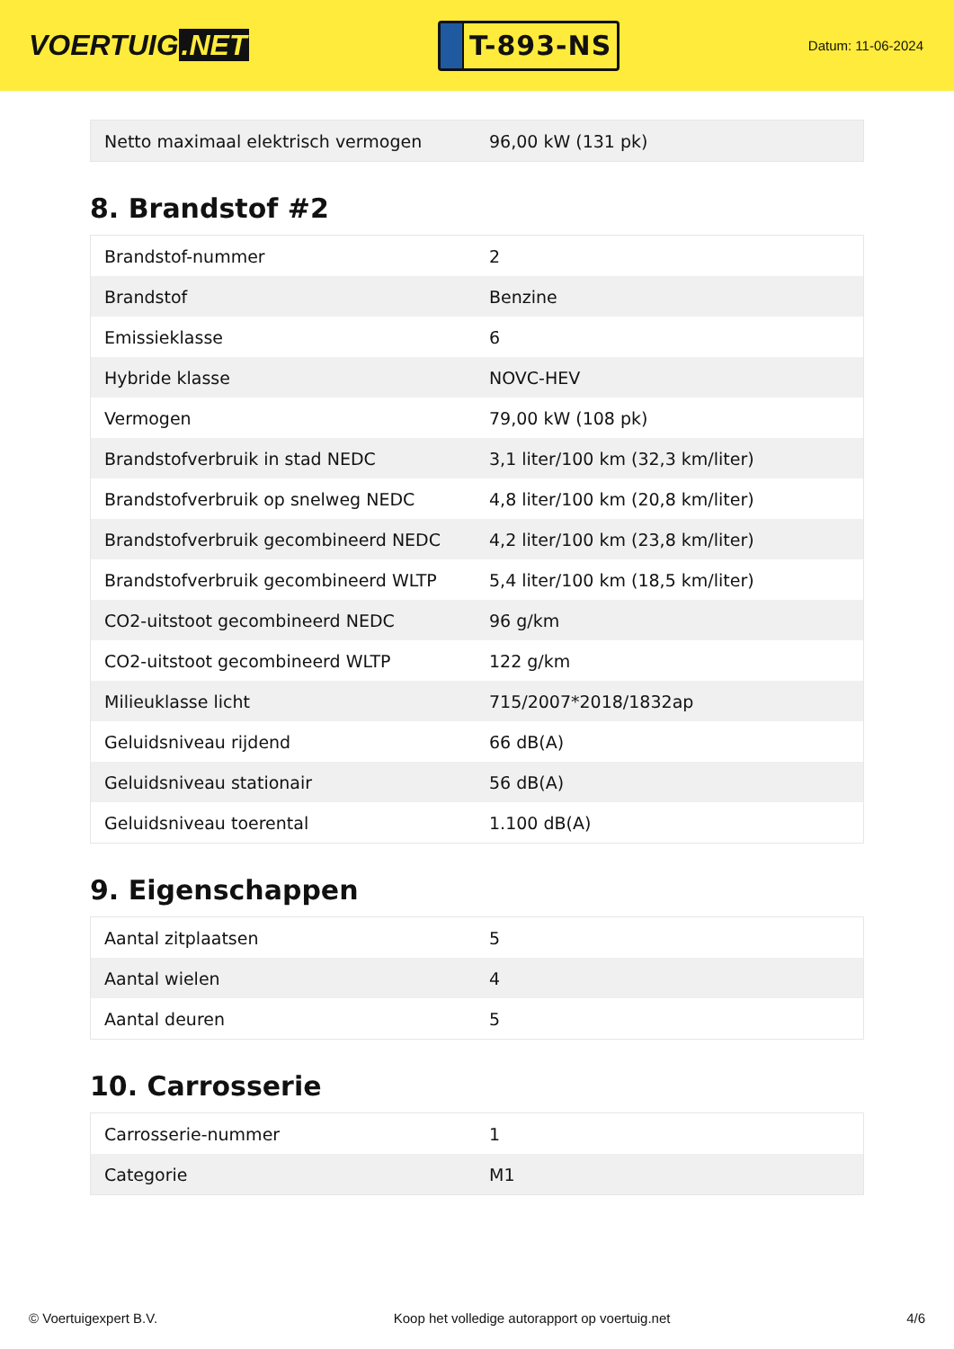VOERTUIG.NET
T-893-NS
Datum: 11-06-2024
| Netto maximaal elektrisch vermogen | 96,00 kW (131 pk) |
8. Brandstof #2
| Brandstof-nummer | 2 |
| Brandstof | Benzine |
| Emissieklasse | 6 |
| Hybride klasse | NOVC-HEV |
| Vermogen | 79,00 kW (108 pk) |
| Brandstofverbruik in stad NEDC | 3,1 liter/100 km (32,3 km/liter) |
| Brandstofverbruik op snelweg NEDC | 4,8 liter/100 km (20,8 km/liter) |
| Brandstofverbruik gecombineerd NEDC | 4,2 liter/100 km (23,8 km/liter) |
| Brandstofverbruik gecombineerd WLTP | 5,4 liter/100 km (18,5 km/liter) |
| CO2-uitstoot gecombineerd NEDC | 96 g/km |
| CO2-uitstoot gecombineerd WLTP | 122 g/km |
| Milieuklasse licht | 715/2007*2018/1832ap |
| Geluidsniveau rijdend | 66 dB(A) |
| Geluidsniveau stationair | 56 dB(A) |
| Geluidsniveau toerental | 1.100 dB(A) |
9. Eigenschappen
| Aantal zitplaatsen | 5 |
| Aantal wielen | 4 |
| Aantal deuren | 5 |
10. Carrosserie
| Carrosserie-nummer | 1 |
| Categorie | M1 |
© Voertuigexpert B.V. Koop het volledige autorapport op voertuig.net 4/6